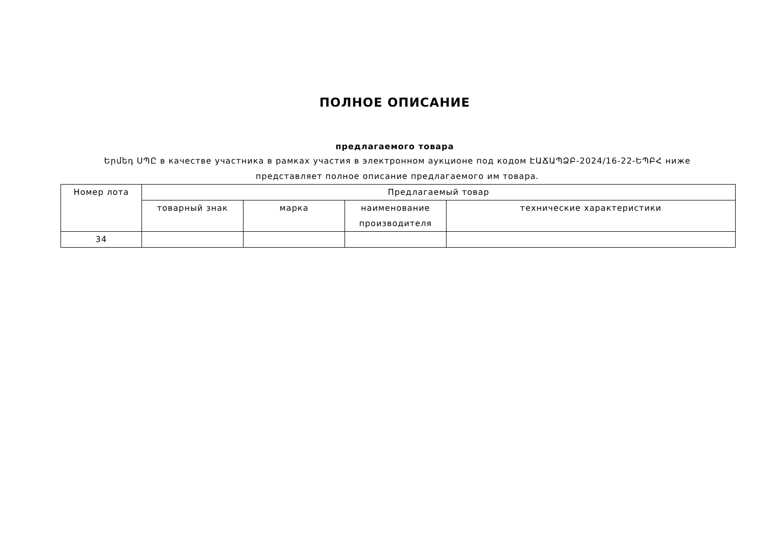ПОЛНОЕ ОПИСАНИЕ
предлагаемого товара
Երմեդ ՍՊԸ в качестве участника в рамках участия в электронном аукционе под кодом ԷԱՃԱՊՁԲ-2024/16-22-ԵՊԲՀ ниже представляет полное описание предлагаемого им товара.
| Номер лота | Предлагаемый товар | | | |
| --- | --- | --- | --- | --- |
| | товарный знак | марка | наименование производителя | технические характеристики |
| 34 | | | | |